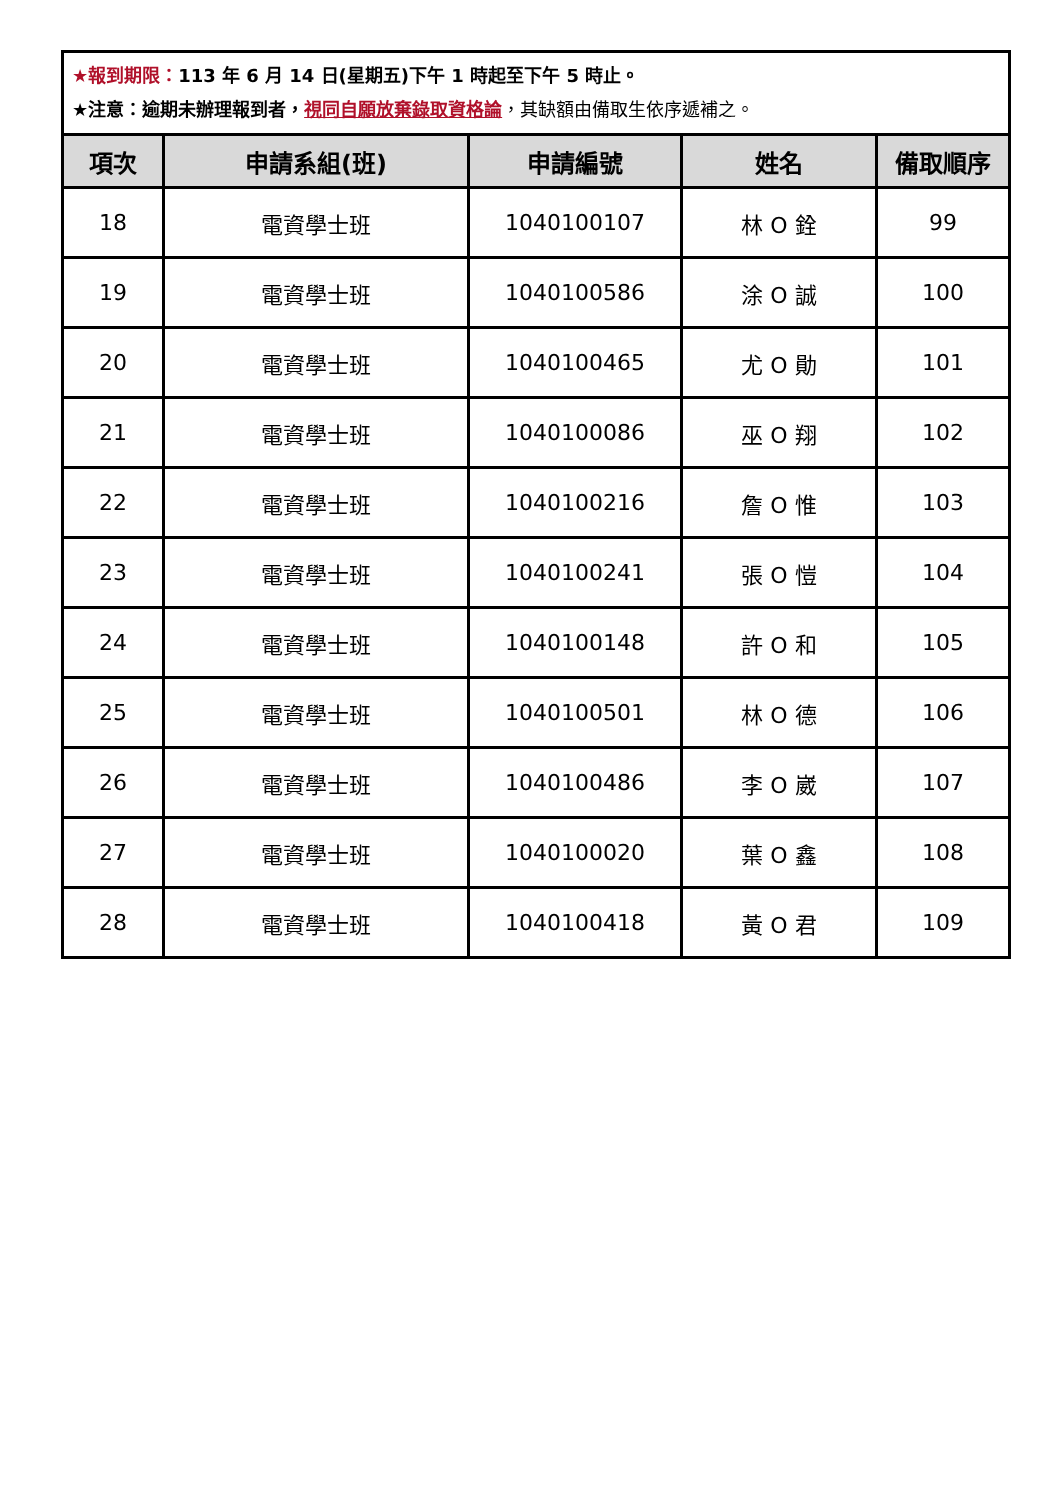| ★報到期限： 113 年 6 月 14 日(星期五)下午 1 時起至下午 5 時止。 ★注意：逾期未辦理報到者， 視同自願放棄錄取資格論 ，其缺額由備取生依序遞補之。 | | | | |
| 項次 | 申請系組(班) | 申請編號 | 姓名 | 備取順序 |
| 18 | 電資學士班 | 1040100107 | 林 O 銓 | 99 |
| 19 | 電資學士班 | 1040100586 | 涂 O 誠 | 100 |
| 20 | 電資學士班 | 1040100465 | 尤 O 勛 | 101 |
| 21 | 電資學士班 | 1040100086 | 巫 O 翔 | 102 |
| 22 | 電資學士班 | 1040100216 | 詹 O 惟 | 103 |
| 23 | 電資學士班 | 1040100241 | 張 O 愷 | 104 |
| 24 | 電資學士班 | 1040100148 | 許 O 和 | 105 |
| 25 | 電資學士班 | 1040100501 | 林 O 德 | 106 |
| 26 | 電資學士班 | 1040100486 | 李 O 崴 | 107 |
| 27 | 電資學士班 | 1040100020 | 葉 O 鑫 | 108 |
| 28 | 電資學士班 | 1040100418 | 黃 O 君 | 109 |